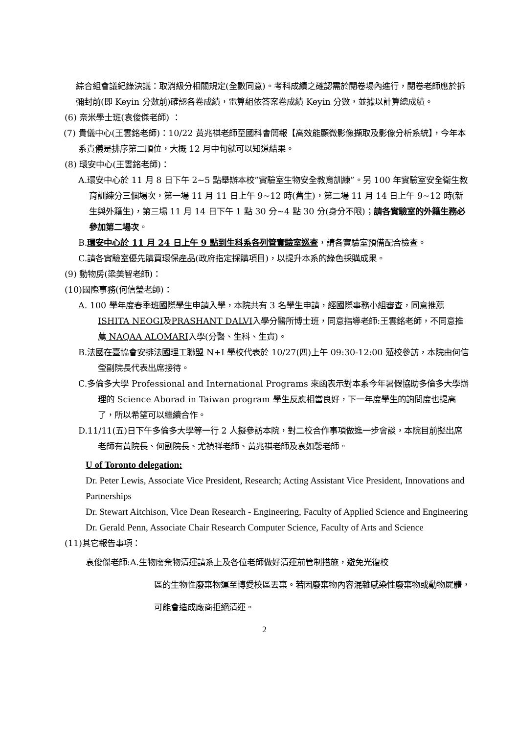綜合組會議紀錄決議：取消級分相關規定(全數同意)。考科成績之確認需於閱卷場內進行，閱卷老師應於拆彌封前(即 Keyin 分數前)確認各卷成績，電算組依答案卷成績 Keyin 分數，並據以計算總成績。
(6) 奈米學士班(袁俊傑老師) ：
(7) 貴儀中心(王雲銘老師)：10/22 黃兆祺老師至國科會簡報【高效能顯微影像擷取及影像分析系統】，今年本系貴儀是排序第二順位，大概 12 月中旬就可以知道結果。
(8) 環安中心(王雲銘老師)：
A.環安中心於 11 月 8 日下午 2~5 點舉辦本校”實驗室生物安全教育訓練”。另 100 年實驗室安全衛生教育訓練分三個場次，第一場 11 月 11 日上午 9~12 時(舊生)，第二場 11 月 14 日上午 9~12 時(新生與外籍生)，第三場 11 月 14 日下午 1 點 30 分~4 點 30 分(身分不限)；請各實驗室的外籍生務必參加第二場次。
B.環安中心於 11 月 24 日上午 9 點到生科系各列管實驗室巡查，請各實驗室預備配合檢查。
C.請各實驗室優先購買環保產品(政府指定採購項目)，以提升本系的綠色採購成果。
(9) 動物房(梁美智老師)：
(10)國際事務(何信瑩老師)：
A. 100 學年度春季班國際學生申請入學，本院共有 3 名學生申請，經國際事務小組審查，同意推薦ISHITA NEOGI及PRASHANT DALVI入學分醫所博士班，同意指導老師:王雲銘老師，不同意推薦 NAQAA ALOMARI入學(分醫、生科、生資)。
B.法國在臺協會安排法國理工聯盟 N+I 學校代表於 10/27(四)上午 09:30-12:00 蒞校參訪，本院由何信瑩副院長代表出席接待。
C.多倫多大學 Professional and International Programs 來函表示對本系今年暑假協助多倫多大學辦理的 Science Aborad in Taiwan program 學生反應相當良好，下一年度學生的詢問度也提高了，所以希望可以繼續合作。
D.11/11(五)日下午多倫多大學等一行 2 人擬參訪本院，對二校合作事項做進一步會談，本院目前擬出席老師有黃院長、何副院長、尤禎祥老師、黃兆祺老師及袁如馨老師。
U of Toronto delegation:
Dr. Peter Lewis, Associate Vice President, Research; Acting Assistant Vice President, Innovations and Partnerships
Dr. Stewart Aitchison, Vice Dean Research - Engineering, Faculty of Applied Science and Engineering
Dr. Gerald Penn, Associate Chair Research Computer Science, Faculty of Arts and Science
(11)其它報告事項：
袁俊傑老師:A.生物廢棄物清運請系上及各位老師做好清運前管制措施，避免光復校
區的生物性廢棄物運至博愛校區丟棄。若因廢棄物內容混雜感染性廢棄物或動物屍體，可能會造成廠商拒絕清運。
2